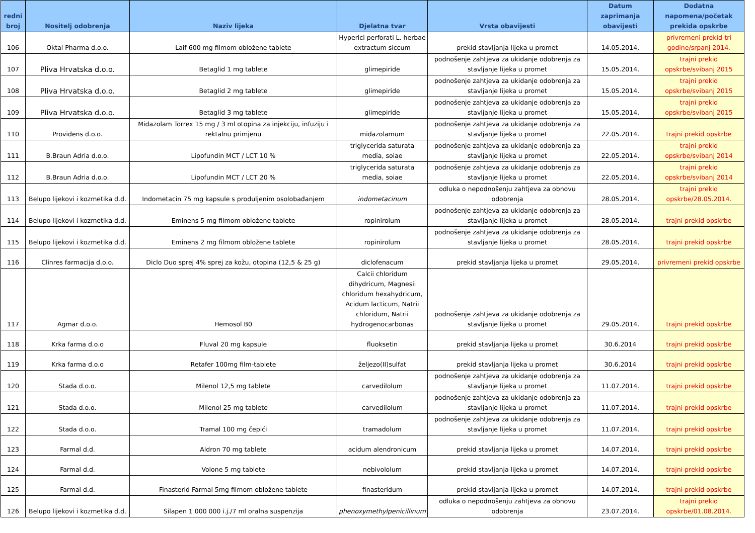| redni broj | Nositelj odobrenja | Naziv lijeka | Djelatna tvar | Vrsta obavijesti | Datum zaprimanja obavijesti | Dodatna napomena/početak prekida opskrbe |
| --- | --- | --- | --- | --- | --- | --- |
| 106 | Oktal Pharma d.o.o. | Laif 600 mg filmom obložene tablete | Hyperici perforati L. herbae extractum siccum | prekid stavljanja lijeka u promet | 14.05.2014. | privremeni prekid-tri godine/srpanj 2014. |
| 107 | Pliva Hrvatska d.o.o. | Betaglid 1 mg tablete | glimepiride | podnošenje zahtjeva za ukidanje odobrenja za stavljanje lijeka u promet | 15.05.2014. | trajni prekid opskrbe/svibanj 2015 |
| 108 | Pliva Hrvatska d.o.o. | Betaglid 2 mg tablete | glimepiride | podnošenje zahtjeva za ukidanje odobrenja za stavljanje lijeka u promet | 15.05.2014. | trajni prekid opskrbe/svibanj 2015 |
| 109 | Pliva Hrvatska d.o.o. | Betaglid 3 mg tablete | glimepiride | podnošenje zahtjeva za ukidanje odobrenja za stavljanje lijeka u promet | 15.05.2014. | trajni prekid opskrbe/svibanj 2015 |
| 110 | Providens d.o.o. | Midazolam Torrex 15 mg / 3 ml otopina za injekciju, infuziju i rektalnu primjenu | midazolamum | podnošenje zahtjeva za ukidanje odobrenja za stavljanje lijeka u promet | 22.05.2014. | trajni prekid opskrbe |
| 111 | B.Braun Adria d.o.o. | Lipofundin MCT / LCT 10 % | triglycerida saturata media, soiae | podnošenje zahtjeva za ukidanje odobrenja za stavljanje lijeka u promet | 22.05.2014. | trajni prekid opskrbe/svibanj 2014 |
| 112 | B.Braun Adria d.o.o. | Lipofundin MCT / LCT 20 % | triglycerida saturata media, soiae | podnošenje zahtjeva za ukidanje odobrenja za stavljanje lijeka u promet | 22.05.2014. | trajni prekid opskrbe/svibanj 2014 |
| 113 | Belupo lijekovi i kozmetika d.d. | Indometacin 75 mg kapsule s produljenim osolobađanjem | indometacinum | odluka o nepodnošenju zahtjeva za obnovu odobrenja | 28.05.2014. | trajni prekid opskrbe/28.05.2014. |
| 114 | Belupo lijekovi i kozmetika d.d. | Eminens 5 mg filmom obložene tablete | ropinirolum | podnošenje zahtjeva za ukidanje odobrenja za stavljanje lijeka u promet | 28.05.2014. | trajni prekid opskrbe |
| 115 | Belupo lijekovi i kozmetika d.d. | Eminens 2 mg filmom obložene tablete | ropinirolum | podnošenje zahtjeva za ukidanje odobrenja za stavljanje lijeka u promet | 28.05.2014. | trajni prekid opskrbe |
| 116 | Clinres farmacija d.o.o. | Diclo Duo sprej 4% sprej za kožu, otopina (12,5 & 25 g) | diclofenacum | prekid stavljanja lijeka u promet | 29.05.2014. | privremeni prekid opskrbe |
| 117 | Agmar d.o.o. | Hemosol B0 | Calcii chloridum dihydricum, Magnesii chloridum hexahydricum, Acidum lacticum, Natrii chloridum, Natrii hydrogenocarbonas | podnošenje zahtjeva za ukidanje odobrenja za stavljanje lijeka u promet | 29.05.2014. | trajni prekid opskrbe |
| 118 | Krka farma d.o.o | Fluval 20 mg kapsule | fluoksetin | prekid stavljanja lijeka u promet | 30.6.2014 | trajni prekid opskrbe |
| 119 | Krka farma d.o.o | Retafer 100mg film-tablete | željezo(II)sulfat | prekid stavljanja lijeka u promet | 30.6.2014 | trajni prekid opskrbe |
| 120 | Stada d.o.o. | Milenol 12,5 mg tablete | carvedilolum | podnošenje zahtjeva za ukidanje odobrenja za stavljanje lijeka u promet | 11.07.2014. | trajni prekid opskrbe |
| 121 | Stada d.o.o. | Milenol 25 mg tablete | carvedilolum | podnošenje zahtjeva za ukidanje odobrenja za stavljanje lijeka u promet | 11.07.2014. | trajni prekid opskrbe |
| 122 | Stada d.o.o. | Tramal 100 mg čepići | tramadolum | podnošenje zahtjeva za ukidanje odobrenja za stavljanje lijeka u promet | 11.07.2014. | trajni prekid opskrbe |
| 123 | Farmal d.d. | Aldron 70 mg tablete | acidum alendronicum | prekid stavljanja lijeka u promet | 14.07.2014. | trajni prekid opskrbe |
| 124 | Farmal d.d. | Volone 5 mg tablete | nebivololum | prekid stavljanja lijeka u promet | 14.07.2014. | trajni prekid opskrbe |
| 125 | Farmal d.d. | Finasterid Farmal 5mg filmom obložene tablete | finasteridum | prekid stavljanja lijeka u promet | 14.07.2014. | trajni prekid opskrbe |
| 126 | Belupo lijekovi i kozmetika d.d. | Silapen 1 000 000 i.j./7 ml oralna suspenzija | phenoxymethylpenicillinum | odluka o nepodnošenju zahtjeva za obnovu odobrenja | 23.07.2014. | trajni prekid opskrbe/01.08.2014. |